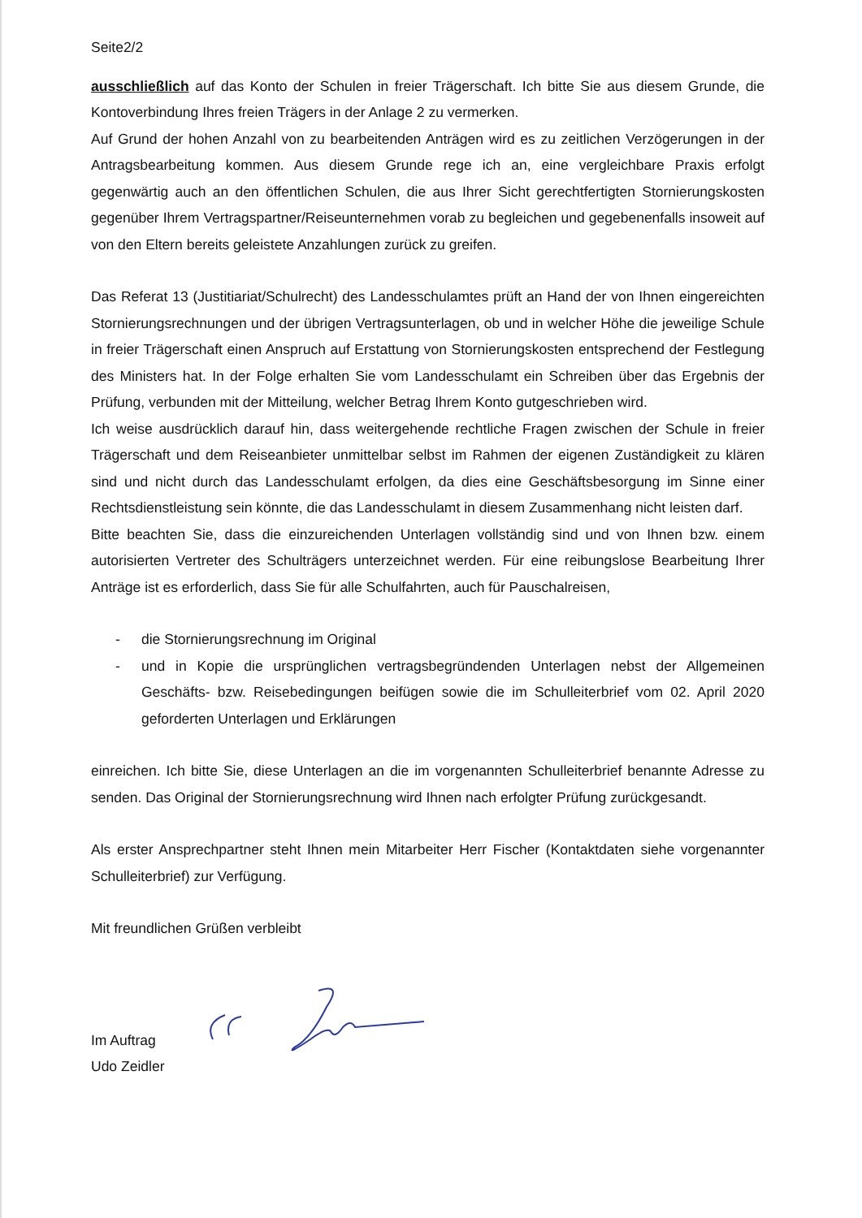Seite2/2
ausschließlich auf das Konto der Schulen in freier Trägerschaft. Ich bitte Sie aus diesem Grunde, die Kontoverbindung Ihres freien Trägers in der Anlage 2 zu vermerken.
Auf Grund der hohen Anzahl von zu bearbeitenden Anträgen wird es zu zeitlichen Verzögerungen in der Antragsbearbeitung kommen. Aus diesem Grunde rege ich an, eine vergleichbare Praxis erfolgt gegenwärtig auch an den öffentlichen Schulen, die aus Ihrer Sicht gerechtfertigten Stornierungskosten gegenüber Ihrem Vertragspartner/Reiseunternehmen vorab zu begleichen und gegebenenfalls insoweit auf von den Eltern bereits geleistete Anzahlungen zurück zu greifen.
Das Referat 13 (Justitiariat/Schulrecht) des Landesschulamtes prüft an Hand der von Ihnen eingereichten Stornierungsrechnungen und der übrigen Vertragsunterlagen, ob und in welcher Höhe die jeweilige Schule in freier Trägerschaft einen Anspruch auf Erstattung von Stornierungskosten entsprechend der Festlegung des Ministers hat. In der Folge erhalten Sie vom Landesschulamt ein Schreiben über das Ergebnis der Prüfung, verbunden mit der Mitteilung, welcher Betrag Ihrem Konto gutgeschrieben wird.
Ich weise ausdrücklich darauf hin, dass weitergehende rechtliche Fragen zwischen der Schule in freier Trägerschaft und dem Reiseanbieter unmittelbar selbst im Rahmen der eigenen Zuständigkeit zu klären sind und nicht durch das Landesschulamt erfolgen, da dies eine Geschäftsbesorgung im Sinne einer Rechtsdienstleistung sein könnte, die das Landesschulamt in diesem Zusammenhang nicht leisten darf.
Bitte beachten Sie, dass die einzureichenden Unterlagen vollständig sind und von Ihnen bzw. einem autorisierten Vertreter des Schulträgers unterzeichnet werden. Für eine reibungslose Bearbeitung Ihrer Anträge ist es erforderlich, dass Sie für alle Schulfahrten, auch für Pauschalreisen,
- die Stornierungsrechnung im Original
- und in Kopie die ursprünglichen vertragsbegründenden Unterlagen nebst der Allgemeinen Geschäfts- bzw. Reisebedingungen beifügen sowie die im Schulleiterbrief vom 02. April 2020 geforderten Unterlagen und Erklärungen
einreichen. Ich bitte Sie, diese Unterlagen an die im vorgenannten Schulleiterbrief benannte Adresse zu senden. Das Original der Stornierungsrechnung wird Ihnen nach erfolgter Prüfung zurückgesandt.
Als erster Ansprechpartner steht Ihnen mein Mitarbeiter Herr Fischer (Kontaktdaten siehe vorgenannter Schulleiterbrief) zur Verfügung.
Mit freundlichen Grüßen verbleibt
Im Auftrag
Udo Zeidler